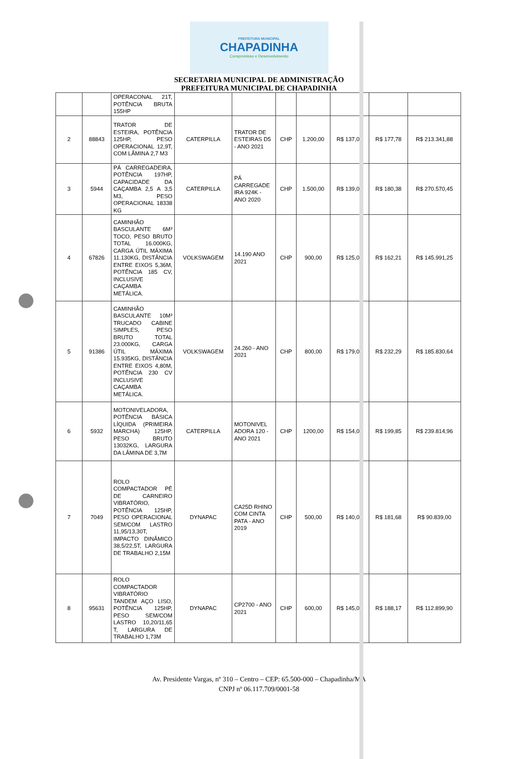PREFEITURA MUNICIPAL
CHAPADINHA
Compromisso e Desenvolvimento
SECRETARIA MUNICIPAL DE ADMINISTRAÇÃO
PREFEITURA MUNICIPAL DE CHAPADINHA
| | | OPERACONAL 21T, POTÊNCIA BRUTA 155HP | | | | | | | |
| 2 | 88843 | TRATOR DE ESTEIRA, POTÊNCIA 125HP, PESO OPERACIONAL 12,9T, COM LÂMINA 2,7 M3 | CATERPILLA | TRATOR DE ESTEIRAS D5 - ANO 2021 | CHP | 1.200,00 | R$ 137,00 | R$ 177,78 | R$ 213.341,88 |
| 3 | 5944 | PÁ CARREGADEIRA, POTÊNCIA 197HP, CAPACIDADE DA CAÇAMBA 2,5 A 3,5 M3, PESO OPERACIONAL 18338 KG | CATERPILLA | PÁ CARREGADE IRA 924K - ANO 2020 | CHP | 1.500,00 | R$ 139,00 | R$ 180,38 | R$ 270.570,45 |
| 4 | 67826 | CAMINHÃO BASCULANTE 6M³ TOCO, PESO BRUTO TOTAL 16.000KG, CARGA ÚTIL MÁXIMA 11.130KG, DISTÂNCIA ENTRE EIXOS 5,36M, POTÊNCIA 185 CV, INCLUSIVE CAÇAMBA METÁLICA. | VOLKSWAGEM | 14.190 ANO 2021 | CHP | 900,00 | R$ 125,00 | R$ 162,21 | R$ 145.991,25 |
| 5 | 91386 | CAMINHÃO BASCULANTE 10M³ TRUCADO CABINE SIMPLES, PESO BRUTO TOTAL 23.000KG, CARGA ÚTIL MÁXIMA 15.935KG, DISTÂNCIA ENTRE EIXOS 4,80M, POTÊNCIA 230 CV INCLUSIVE CAÇAMBA METÁLICA. | VOLKSWAGEM | 24.260 - ANO 2021 | CHP | 800,00 | R$ 179,00 | R$ 232,29 | R$ 185.830,64 |
| 6 | 5932 | MOTONIVELADORA, POTÊNCIA BÁSICA LÍQUIDA (PRIMEIRA MARCHA) 125HP, PESO BRUTO 13032KG, LARGURA DA LÂMINA DE 3,7M | CATERPILLA | MOTONIVEL ADORA 120 - ANO 2021 | CHP | 1200,00 | R$ 154,00 | R$ 199,85 | R$ 239.814,96 |
| 7 | 7049 | ROLO COMPACTADOR PÉ DE CARNEIRO VIBRATÓRIO, POTÊNCIA 125HP, PESO OPERACIONAL SEM/COM LASTRO 11,95/13,30T, IMPACTO DINÂMICO 38,5/22,5T, LARGURA DE TRABALHO 2,15M | DYNAPAC | CA25D RHINO COM CINTA PATA - ANO 2019 | CHP | 500,00 | R$ 140,00 | R$ 181,68 | R$ 90.839,00 |
| 8 | 95631 | ROLO COMPACTADOR VIBRATÓRIO TANDEM AÇO LISO, POTÊNCIA 125HP, PESO SEM/COM LASTRO 10,20/11,65 T, LARGURA DE TRABALHO 1,73M | DYNAPAC | CP2700 - ANO 2021 | CHP | 600,00 | R$ 145,00 | R$ 188,17 | R$ 112.899,90 |
Av. Presidente Vargas, nº 310 – Centro – CEP: 65.500-000 – Chapadinha/MA
CNPJ nº 06.117.709/0001-58